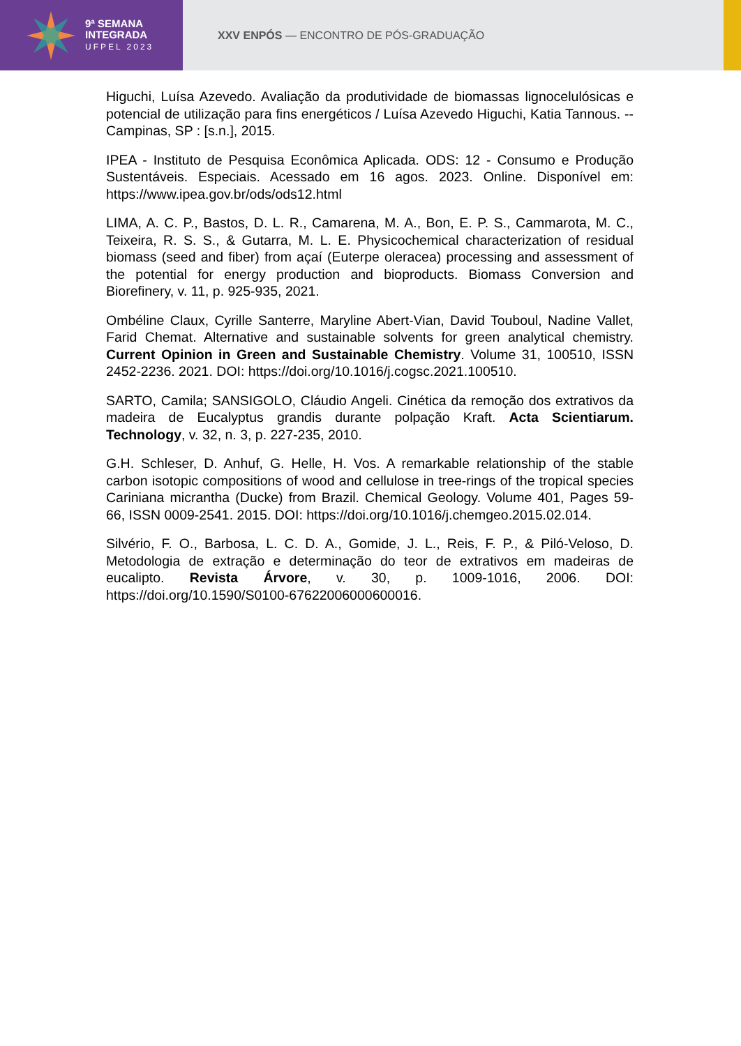9ª SEMANA
INTEGRADA
UFPEL 2023
XXV ENPÓS — ENCONTRO DE PÓS-GRADUAÇÃO
Higuchi, Luísa Azevedo. Avaliação da produtividade de biomassas lignocelulósicas e potencial de utilização para fins energéticos / Luísa Azevedo Higuchi, Katia Tannous. -- Campinas, SP : [s.n.], 2015.
IPEA - Instituto de Pesquisa Econômica Aplicada. ODS: 12 - Consumo e Produção Sustentáveis. Especiais. Acessado em 16 agos. 2023. Online. Disponível em: https://www.ipea.gov.br/ods/ods12.html
LIMA, A. C. P., Bastos, D. L. R., Camarena, M. A., Bon, E. P. S., Cammarota, M. C., Teixeira, R. S. S., & Gutarra, M. L. E. Physicochemical characterization of residual biomass (seed and fiber) from açaí (Euterpe oleracea) processing and assessment of the potential for energy production and bioproducts. Biomass Conversion and Biorefinery, v. 11, p. 925-935, 2021.
Ombéline Claux, Cyrille Santerre, Maryline Abert-Vian, David Touboul, Nadine Vallet, Farid Chemat. Alternative and sustainable solvents for green analytical chemistry. Current Opinion in Green and Sustainable Chemistry. Volume 31, 100510, ISSN 2452-2236. 2021. DOI: https://doi.org/10.1016/j.cogsc.2021.100510.
SARTO, Camila; SANSIGOLO, Cláudio Angeli. Cinética da remoção dos extrativos da madeira de Eucalyptus grandis durante polpação Kraft. Acta Scientiarum. Technology, v. 32, n. 3, p. 227-235, 2010.
G.H. Schleser, D. Anhuf, G. Helle, H. Vos. A remarkable relationship of the stable carbon isotopic compositions of wood and cellulose in tree-rings of the tropical species Cariniana micrantha (Ducke) from Brazil. Chemical Geology. Volume 401, Pages 59-66, ISSN 0009-2541. 2015. DOI: https://doi.org/10.1016/j.chemgeo.2015.02.014.
Silvério, F. O., Barbosa, L. C. D. A., Gomide, J. L., Reis, F. P., & Piló-Veloso, D. Metodologia de extração e determinação do teor de extrativos em madeiras de eucalipto. Revista Árvore, v. 30, p. 1009-1016, 2006. DOI: https://doi.org/10.1590/S0100-67622006000600016.